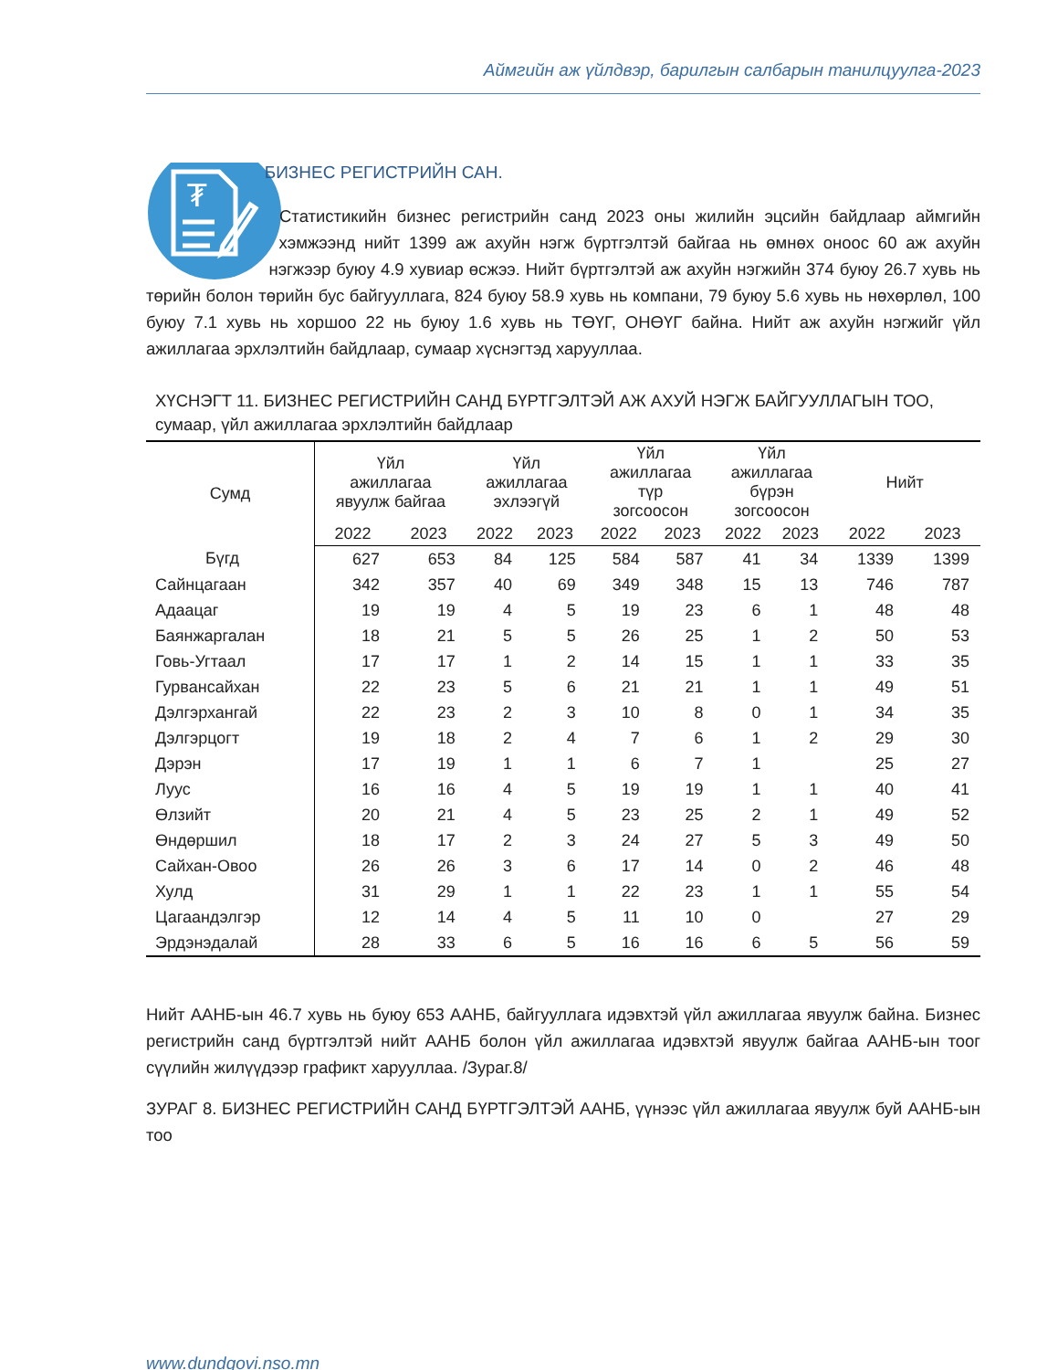Аймгийн аж үйлдвэр, барилгын салбарын танилцуулга-2023
₮
БИЗНЕС РЕГИСТРИЙН САН.
Статистикийн бизнес регистрийн санд 2023 оны жилийн эцсийн байдлаар аймгийн хэмжээнд нийт 1399 аж ахуйн нэгж бүртгэлтэй байгаа нь өмнөх оноос 60 аж ахуйн нэгжээр буюу 4.9 хувиар өсжээ. Нийт бүртгэлтэй аж ахуйн нэгжийн 374 буюу 26.7 хувь нь төрийн болон төрийн бус байгууллага, 824 буюу 58.9 хувь нь компани, 79 буюу 5.6 хувь нь нөхөрлөл, 100 буюу 7.1 хувь нь хоршоо 22 нь буюу 1.6 хувь нь ТӨҮГ, ОНӨҮГ байна. Нийт аж ахуйн нэгжийг үйл ажиллагаа эрхлэлтийн байдлаар, сумаар хүснэгтэд харууллаа.
ХҮСНЭГТ 11. БИЗНЕС РЕГИСТРИЙН САНД БҮРТГЭЛТЭЙ АЖ АХУЙ НЭГЖ БАЙГУУЛЛАГЫН ТОО, сумаар, үйл ажиллагаа эрхлэлтийн байдлаар
| Сумд | Үйл ажиллагаа явуулж байгаа | | Үйл ажиллагаа эхлээгүй | | Үйл ажиллагаа түр зогсоосон | | Үйл ажиллагаа бүрэн зогсоосон | | Нийт | |
| --- | --- | --- | --- | --- | --- | --- | --- | --- | --- | --- |
| | 2022 | 2023 | 2022 | 2023 | 2022 | 2023 | 2022 | 2023 | 2022 | 2023 |
| Бүгд | 627 | 653 | 84 | 125 | 584 | 587 | 41 | 34 | 1339 | 1399 |
| Сайнцагаан | 342 | 357 | 40 | 69 | 349 | 348 | 15 | 13 | 746 | 787 |
| Адаацаг | 19 | 19 | 4 | 5 | 19 | 23 | 6 | 1 | 48 | 48 |
| Баянжаргалан | 18 | 21 | 5 | 5 | 26 | 25 | 1 | 2 | 50 | 53 |
| Говь-Угтаал | 17 | 17 | 1 | 2 | 14 | 15 | 1 | 1 | 33 | 35 |
| Гурвансайхан | 22 | 23 | 5 | 6 | 21 | 21 | 1 | 1 | 49 | 51 |
| Дэлгэрхангай | 22 | 23 | 2 | 3 | 10 | 8 | 0 | 1 | 34 | 35 |
| Дэлгэрцогт | 19 | 18 | 2 | 4 | 7 | 6 | 1 | 2 | 29 | 30 |
| Дэрэн | 17 | 19 | 1 | 1 | 6 | 7 | 1 | | 25 | 27 |
| Луус | 16 | 16 | 4 | 5 | 19 | 19 | 1 | 1 | 40 | 41 |
| Өлзийт | 20 | 21 | 4 | 5 | 23 | 25 | 2 | 1 | 49 | 52 |
| Өндөршил | 18 | 17 | 2 | 3 | 24 | 27 | 5 | 3 | 49 | 50 |
| Сайхан-Овоо | 26 | 26 | 3 | 6 | 17 | 14 | 0 | 2 | 46 | 48 |
| Хулд | 31 | 29 | 1 | 1 | 22 | 23 | 1 | 1 | 55 | 54 |
| Цагаандэлгэр | 12 | 14 | 4 | 5 | 11 | 10 | 0 | | 27 | 29 |
| Эрдэнэдалай | 28 | 33 | 6 | 5 | 16 | 16 | 6 | 5 | 56 | 59 |
Нийт ААНБ-ын 46.7 хувь нь буюу 653 ААНБ, байгууллага идэвхтэй үйл ажиллагаа явуулж байна. Бизнес регистрийн санд бүртгэлтэй нийт ААНБ болон үйл ажиллагаа идэвхтэй явуулж байгаа ААНБ-ын тоог сүүлийн жилүүдээр графикт харууллаа. /Зураг.8/
ЗУРАГ 8. БИЗНЕС РЕГИСТРИЙН САНД БҮРТГЭЛТЭЙ ААНБ, үүнээс үйл ажиллагаа явуулж буй ААНБ-ын тоо
www.dundgovi.nso.mn